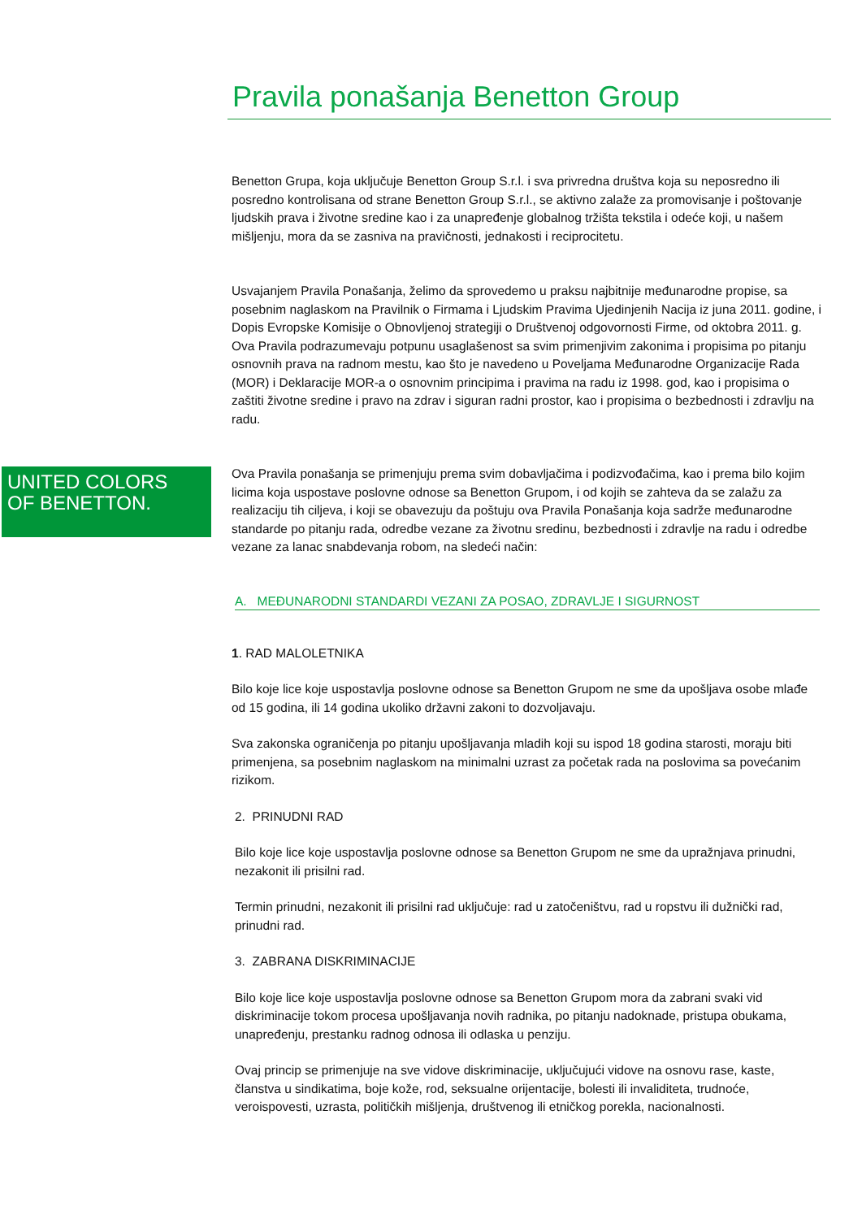Pravila ponašanja Benetton Group
UNITED COLORS
OF BENETTON.
Benetton Grupa, koja uključuje Benetton Group S.r.l. i sva privredna društva koja su neposredno ili posredno kontrolisana od strane Benetton Group S.r.l., se aktivno zalaže za promovisanje i poštovanje ljudskih prava i životne sredine kao i za unapređenje globalnog tržišta tekstila i odeće koji, u našem mišljenju, mora da se zasniva na pravičnosti, jednakosti i reciprocitetu.
Usvajanjem Pravila Ponašanja, želimo da sprovedemo u praksu najbitnije međunarodne propise, sa posebnim naglaskom na Pravilnik o Firmama i Ljudskim Pravima Ujedinjenih Nacija iz juna 2011. godine, i Dopis Evropske Komisije o Obnovljenoj strategiji o Društvenoj odgovornosti Firme, od oktobra 2011. g. Ova Pravila podrazumevaju potpunu usaglašenost sa svim primenjivim zakonima i propisima po pitanju osnovnih prava na radnom mestu, kao što je navedeno u Poveljama Međunarodne Organizacije Rada (MOR) i Deklaracije MOR-a o osnovnim principima i pravima na radu iz 1998. god, kao i propisima o zaštiti životne sredine i pravo na zdrav i siguran radni prostor, kao i propisima o bezbednosti i zdravlju na radu.
Ova Pravila ponašanja se primenjuju prema svim dobavljačima i podizvođačima, kao i prema bilo kojim licima koja uspostave poslovne odnose sa Benetton Grupom, i od kojih se zahteva da se zalažu za realizaciju tih ciljeva, i koji se obavezuju da poštuju ova Pravila Ponašanja koja sadrže međunarodne standarde po pitanju rada, odredbe vezane za životnu sredinu, bezbednosti i zdravlje na radu i odredbe vezane za lanac snabdevanja robom, na sledeći način:
A. MEĐUNARODNI STANDARDI VEZANI ZA POSAO, ZDRAVLJE I SIGURNOST
1. RAD MALOLETNIKA
Bilo koje lice koje uspostavlja poslovne odnose sa Benetton Grupom ne sme da upošljava osobe mlađe od 15 godina, ili 14 godina ukoliko državni zakoni to dozvoljavaju.
Sva zakonska ograničenja po pitanju upošljavanja mladih koji su ispod 18 godina starosti, moraju biti primenjena, sa posebnim naglaskom na minimalni uzrast za početak rada na poslovima sa povećanim rizikom.
2. PRINUDNI RAD
Bilo koje lice koje uspostavlja poslovne odnose sa Benetton Grupom ne sme da upražnjava prinudni, nezakonit ili prisilni rad.
Termin prinudni, nezakonit ili prisilni rad uključuje: rad u zatočeništvu, rad u ropstvu ili dužnički rad, prinudni rad.
3. ZABRANA DISKRIMINACIJE
Bilo koje lice koje uspostavlja poslovne odnose sa Benetton Grupom mora da zabrani svaki vid diskriminacije tokom procesa upošljavanja novih radnika, po pitanju nadoknade, pristupa obukama, unapređenju, prestanku radnog odnosa ili odlaska u penziju.
Ovaj princip se primenjuje na sve vidove diskriminacije, uključujući vidove na osnovu rase, kaste, članstva u sindikatima, boje kože, rod, seksualne orijentacije, bolesti ili invaliditeta, trudnoće, veroispovesti, uzrasta, političkih mišljenja, društvenog ili etničkog porekla, nacionalnosti.